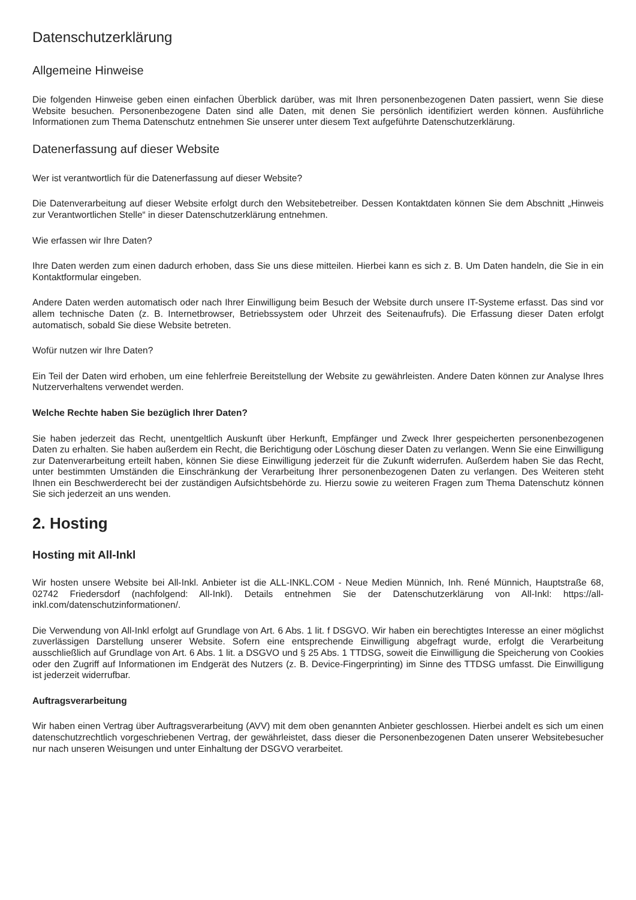Datenschutzerklärung
Allgemeine Hinweise
Die folgenden Hinweise geben einen einfachen Überblick darüber, was mit Ihren personenbezogenen Daten passiert, wenn Sie diese Website besuchen. Personenbezogene Daten sind alle Daten, mit denen Sie persönlich identifiziert werden können. Ausführliche Informationen zum Thema Datenschutz entnehmen Sie unserer unter diesem Text aufgeführte Datenschutzerklärung.
Datenerfassung auf dieser Website
Wer ist verantwortlich für die Datenerfassung auf dieser Website?
Die Datenverarbeitung auf dieser Website erfolgt durch den Websitebetreiber. Dessen Kontaktdaten können Sie dem Abschnitt „Hinweis zur Verantwortlichen Stelle“ in dieser Datenschutzerklärung entnehmen.
Wie erfassen wir Ihre Daten?
Ihre Daten werden zum einen dadurch erhoben, dass Sie uns diese mitteilen. Hierbei kann es sich z. B. Um Daten handeln, die Sie in ein Kontaktformular eingeben.
Andere Daten werden automatisch oder nach Ihrer Einwilligung beim Besuch der Website durch unsere IT-Systeme erfasst. Das sind vor allem technische Daten (z. B. Internetbrowser, Betriebssystem oder Uhrzeit des Seitenaufrufs). Die Erfassung dieser Daten erfolgt automatisch, sobald Sie diese Website betreten.
Wofür nutzen wir Ihre Daten?
Ein Teil der Daten wird erhoben, um eine fehlerfreie Bereitstellung der Website zu gewährleisten. Andere Daten können zur Analyse Ihres Nutzerverhaltens verwendet werden.
Welche Rechte haben Sie bezüglich Ihrer Daten?
Sie haben jederzeit das Recht, unentgeltlich Auskunft über Herkunft, Empfänger und Zweck Ihrer gespeicherten personenbezogenen Daten zu erhalten. Sie haben außerdem ein Recht, die Berichtigung oder Löschung dieser Daten zu verlangen. Wenn Sie eine Einwilligung zur Datenverarbeitung erteilt haben, können Sie diese Einwilligung jederzeit für die Zukunft widerrufen. Außerdem haben Sie das Recht, unter bestimmten Umständen die Einschränkung der Verarbeitung Ihrer personenbezogenen Daten zu verlangen. Des Weiteren steht Ihnen ein Beschwerderecht bei der zuständigen Aufsichtsbehörde zu. Hierzu sowie zu weiteren Fragen zum Thema Datenschutz können Sie sich jederzeit an uns wenden.
2. Hosting
Hosting mit All-Inkl
Wir hosten unsere Website bei All-Inkl. Anbieter ist die ALL-INKL.COM - Neue Medien Münnich, Inh. René Münnich, Hauptstraße 68, 02742 Friedersdorf (nachfolgend: All-Inkl). Details entnehmen Sie der Datenschutzerklärung von All-Inkl: https://all-inkl.com/datenschutzinformationen/.
Die Verwendung von All-Inkl erfolgt auf Grundlage von Art. 6 Abs. 1 lit. f DSGVO. Wir haben ein berechtigtes Interesse an einer möglichst zuverlässigen Darstellung unserer Website. Sofern eine entsprechende Einwilligung abgefragt wurde, erfolgt die Verarbeitung ausschließlich auf Grundlage von Art. 6 Abs. 1 lit. a DSGVO und § 25 Abs. 1 TTDSG, soweit die Einwilligung die Speicherung von Cookies oder den Zugriff auf Informationen im Endgerät des Nutzers (z. B. Device-Fingerprinting) im Sinne des TTDSG umfasst. Die Einwilligung ist jederzeit widerrufbar.
Auftragsverarbeitung
Wir haben einen Vertrag über Auftragsverarbeitung (AVV) mit dem oben genannten Anbieter geschlossen. Hierbei andelt es sich um einen datenschutzrechtlich vorgeschriebenen Vertrag, der gewährleistet, dass dieser die Personenbezogenen Daten unserer Websitebesucher nur nach unseren Weisungen und unter Einhaltung der DSGVO verarbeitet.